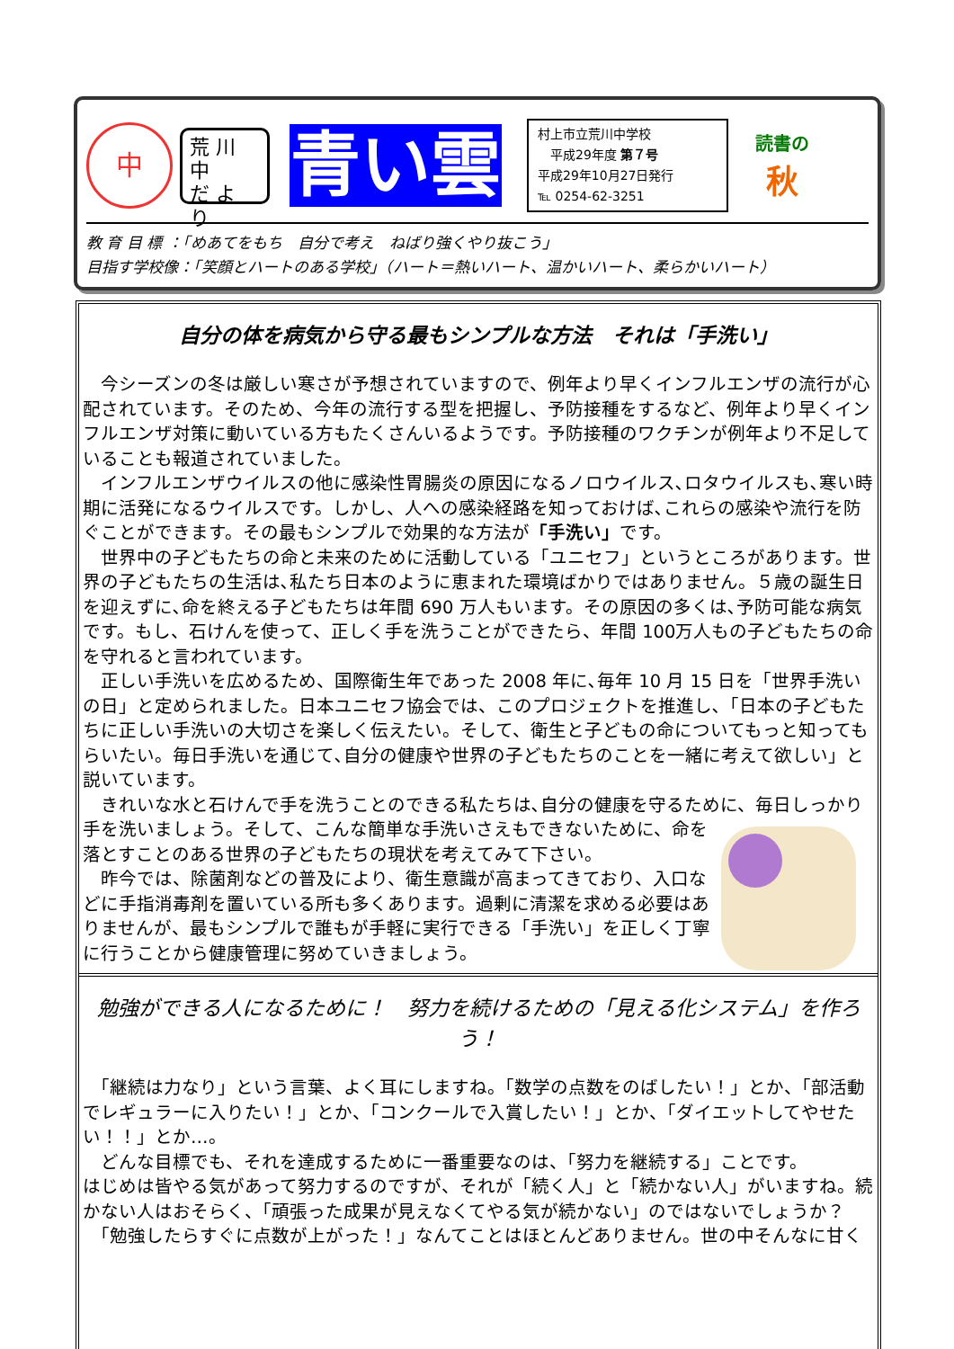中
荒 川 中
だ よ り
青い雲
村上市立荒川中学校
　平成29年度 第７号
平成29年10月27日発行
℡ 0254-62-3251
読書の
秋
教 育 目 標 ：「めあてをもち　自分で考え　ねばり強くやり抜こう」
目指す学校像：「笑顔とハートのある学校」（ハート＝熱いハート、温かいハート、柔らかいハート）
自分の体を病気から守る最もシンプルな方法　それは「手洗い」
　今シーズンの冬は厳しい寒さが予想されていますので、例年より早くインフルエンザの流行が心配されています。そのため、今年の流行する型を把握し、予防接種をするなど、例年より早くインフルエンザ対策に動いている方もたくさんいるようです。予防接種のワクチンが例年より不足していることも報道されていました。
　インフルエンザウイルスの他に感染性胃腸炎の原因になるノロウイルス､ロタウイルスも､寒い時期に活発になるウイルスです。しかし、人への感染経路を知っておけば､これらの感染や流行を防ぐことができます。その最もシンプルで効果的な方法が「手洗い」です。
　世界中の子どもたちの命と未来のために活動している「ユニセフ」というところがあります。世界の子どもたちの生活は､私たち日本のように恵まれた環境ばかりではありません。５歳の誕生日を迎えずに､命を終える子どもたちは年間 690 万人もいます。その原因の多くは､予防可能な病気です。もし、石けんを使って、正しく手を洗うことができたら、年間 100万人もの子どもたちの命を守れると言われています。
　正しい手洗いを広めるため、国際衛生年であった 2008 年に､毎年 10 月 15 日を「世界手洗いの日」と定められました。日本ユニセフ協会では、このプロジェクトを推進し､「日本の子どもたちに正しい手洗いの大切さを楽しく伝えたい。そして、衛生と子どもの命についてもっと知ってもらいたい。毎日手洗いを通じて､自分の健康や世界の子どもたちのことを一緒に考えて欲しい」と説いています。
　きれいな水と石けんで手を洗うことのできる私たちは､自分の健康を守るために、毎日し っかり手を洗いましょう。そして、こんな簡単な手洗いさえもできないために、命を落とすことのある世界の子どもたちの現状を考えてみて下さい。
　昨今では、除菌剤などの普及により、衛生意識が高まってきており、入口などに手指消毒剤を置いている所も多くあります。過剰に清潔を求める必要はありませんが、最もシンプルで誰もが手軽に実行できる「手洗い」を正しく丁寧に行うことから健康管理に努めていきましょう。
勉強ができる人になるために！　努力を続けるための「見える化システム」を作ろう！
　「継続は力なり」という言葉、よく耳にしますね。「数学の点数をのばしたい！」とか、「部活動でレギュラーに入りたい！」とか、「コンクールで入賞したい！」とか、「ダイエットしてやせたい！！」とか…。
　どんな目標でも、それを達成するために一番重要なのは、「努力を継続する」ことです。
はじめは皆やる気があって努力するのですが、それが「続く人」と「続かない人」がいますね。続かない人はおそらく、「頑張った成果が見えなくてやる気が続かない」のではないでしょうか？
　「勉強したらすぐに点数が上がった！」なんてことはほとんどありません。世の中そんなに甘く